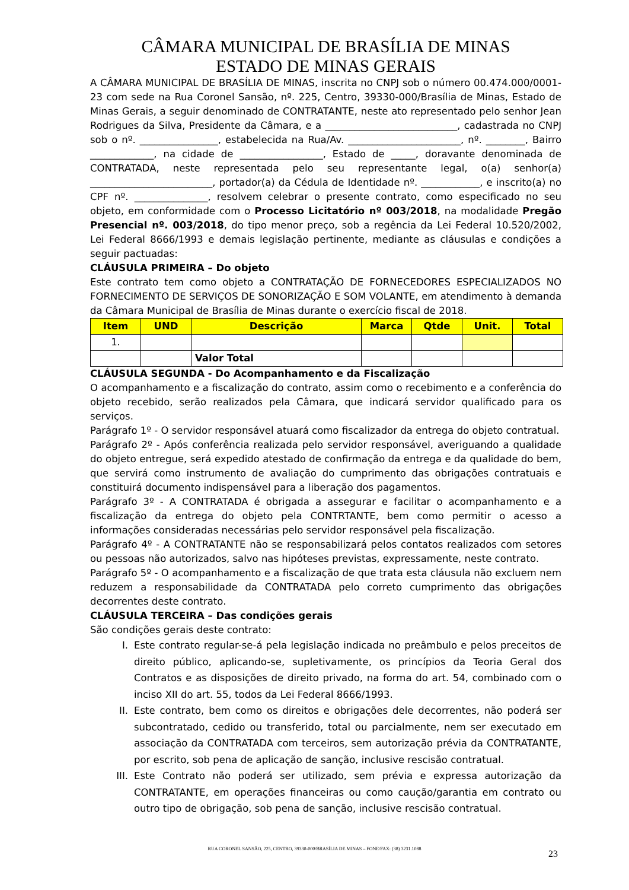CÂMARA MUNICIPAL DE BRASÍLIA DE MINAS
ESTADO DE MINAS GERAIS
A CÂMARA MUNICIPAL DE BRASÍLIA DE MINAS, inscrita no CNPJ sob o número 00.474.000/0001-23 com sede na Rua Coronel Sansão, nº. 225, Centro, 39330-000/Brasília de Minas, Estado de Minas Gerais, a seguir denominado de CONTRATANTE, neste ato representado pelo senhor Jean Rodrigues da Silva, Presidente da Câmara, e a ___________________________, cadastrada no CNPJ sob o nº. ________________, estabelecida na Rua/Av. _______________________, nº. ________, Bairro _____________, na cidade de _________________, Estado de _____, doravante denominada de CONTRATADA, neste representada pelo seu representante legal, o(a) senhor(a) _________________________, portador(a) da Cédula de Identidade nº. ____________, e inscrito(a) no CPF nº. _______________, resolvem celebrar o presente contrato, como especificado no seu objeto, em conformidade com o Processo Licitatório nº 003/2018, na modalidade Pregão Presencial nº. 003/2018, do tipo menor preço, sob a regência da Lei Federal 10.520/2002, Lei Federal 8666/1993 e demais legislação pertinente, mediante as cláusulas e condições a seguir pactuadas:
CLÁUSULA PRIMEIRA – Do objeto
Este contrato tem como objeto a CONTRATAÇÃO DE FORNECEDORES ESPECIALIZADOS NO FORNECIMENTO DE SERVIÇOS DE SONORIZAÇÃO E SOM VOLANTE, em atendimento à demanda da Câmara Municipal de Brasília de Minas durante o exercício fiscal de 2018.
| Item | UND | Descrição | Marca | Qtde | Unit. | Total |
| --- | --- | --- | --- | --- | --- | --- |
| 1. | | | | | | |
| | | Valor Total | | | | |
CLÁUSULA SEGUNDA - Do Acompanhamento e da Fiscalização
O acompanhamento e a fiscalização do contrato, assim como o recebimento e a conferência do objeto recebido, serão realizados pela Câmara, que indicará servidor qualificado para os serviços.
Parágrafo 1º - O servidor responsável atuará como fiscalizador da entrega do objeto contratual.
Parágrafo 2º - Após conferência realizada pelo servidor responsável, averiguando a qualidade do objeto entregue, será expedido atestado de confirmação da entrega e da qualidade do bem, que servirá como instrumento de avaliação do cumprimento das obrigações contratuais e constituirá documento indispensável para a liberação dos pagamentos.
Parágrafo 3º - A CONTRATADA é obrigada a assegurar e facilitar o acompanhamento e a fiscalização da entrega do objeto pela CONTRTANTE, bem como permitir o acesso a informações consideradas necessárias pelo servidor responsável pela fiscalização.
Parágrafo 4º - A CONTRATANTE não se responsabilizará pelos contatos realizados com setores ou pessoas não autorizados, salvo nas hipóteses previstas, expressamente, neste contrato.
Parágrafo 5º - O acompanhamento e a fiscalização de que trata esta cláusula não excluem nem reduzem a responsabilidade da CONTRATADA pelo correto cumprimento das obrigações decorrentes deste contrato.
CLÁUSULA TERCEIRA – Das condições gerais
São condições gerais deste contrato:
I. Este contrato regular-se-á pela legislação indicada no preâmbulo e pelos preceitos de direito público, aplicando-se, supletivamente, os princípios da Teoria Geral dos Contratos e as disposições de direito privado, na forma do art. 54, combinado com o inciso XII do art. 55, todos da Lei Federal 8666/1993.
II. Este contrato, bem como os direitos e obrigações dele decorrentes, não poderá ser subcontratado, cedido ou transferido, total ou parcialmente, nem ser executado em associação da CONTRATADA com terceiros, sem autorização prévia da CONTRATANTE, por escrito, sob pena de aplicação de sanção, inclusive rescisão contratual.
III. Este Contrato não poderá ser utilizado, sem prévia e expressa autorização da CONTRATANTE, em operações financeiras ou como caução/garantia em contrato ou outro tipo de obrigação, sob pena de sanção, inclusive rescisão contratual.
RUA CORONEL SANSÃO, 225, CENTRO, 39330-000/BRASÍLIA DE MINAS – FONE/FAX: (38) 3231.1088 23